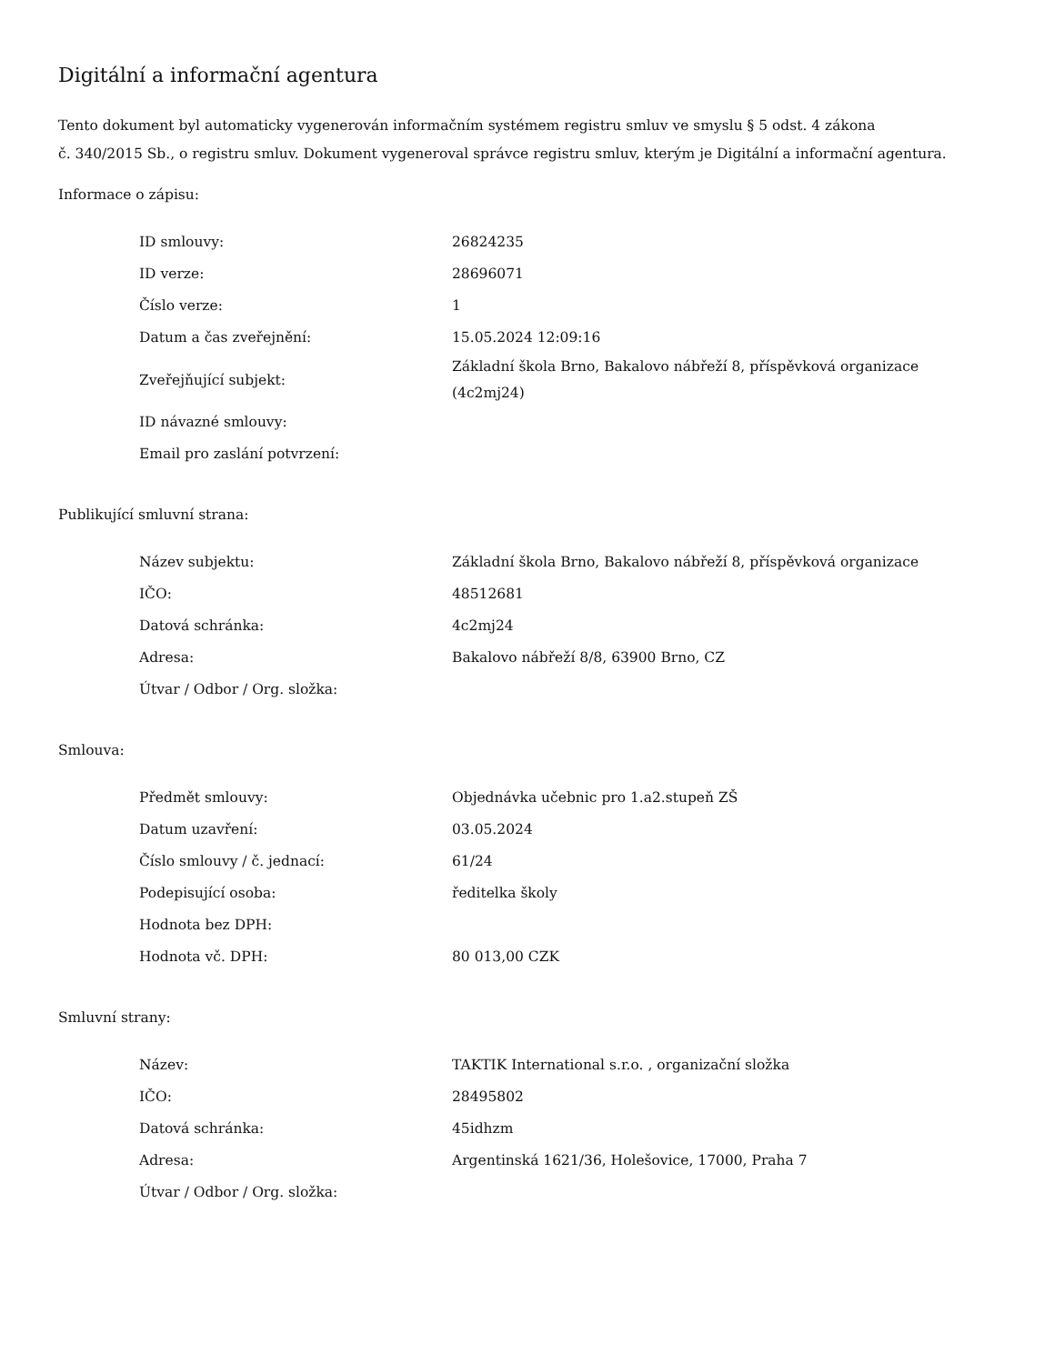Digitální a informační agentura
Tento dokument byl automaticky vygenerován informačním systémem registru smluv ve smyslu § 5 odst. 4 zákona
č. 340/2015 Sb., o registru smluv. Dokument vygeneroval správce registru smluv, kterým je Digitální a informační agentura.
Informace o zápisu:
| ID smlouvy: | 26824235 |
| ID verze: | 28696071 |
| Číslo verze: | 1 |
| Datum a čas zveřejnění: | 15.05.2024 12:09:16 |
| Zveřejňující subjekt: | Základní škola Brno, Bakalovo nábřeží 8, příspěvková organizace (4c2mj24) |
| ID návazné smlouvy: | |
| Email pro zaslání potvrzení: | |
Publikující smluvní strana:
| Název subjektu: | Základní škola Brno, Bakalovo nábřeží 8, příspěvková organizace |
| IČO: | 48512681 |
| Datová schránka: | 4c2mj24 |
| Adresa: | Bakalovo nábřeží 8/8, 63900 Brno, CZ |
| Útvar / Odbor / Org. složka: | |
Smlouva:
| Předmět smlouvy: | Objednávka učebnic pro 1.a2.stupeň ZŠ |
| Datum uzavření: | 03.05.2024 |
| Číslo smlouvy / č. jednací: | 61/24 |
| Podepisující osoba: | ředitelka školy |
| Hodnota bez DPH: | |
| Hodnota vč. DPH: | 80 013,00 CZK |
Smluvní strany:
| Název: | TAKTIK International s.r.o. , organizační složka |
| IČO: | 28495802 |
| Datová schránka: | 45idhzm |
| Adresa: | Argentinská 1621/36, Holešovice, 17000, Praha 7 |
| Útvar / Odbor / Org. složka: | |